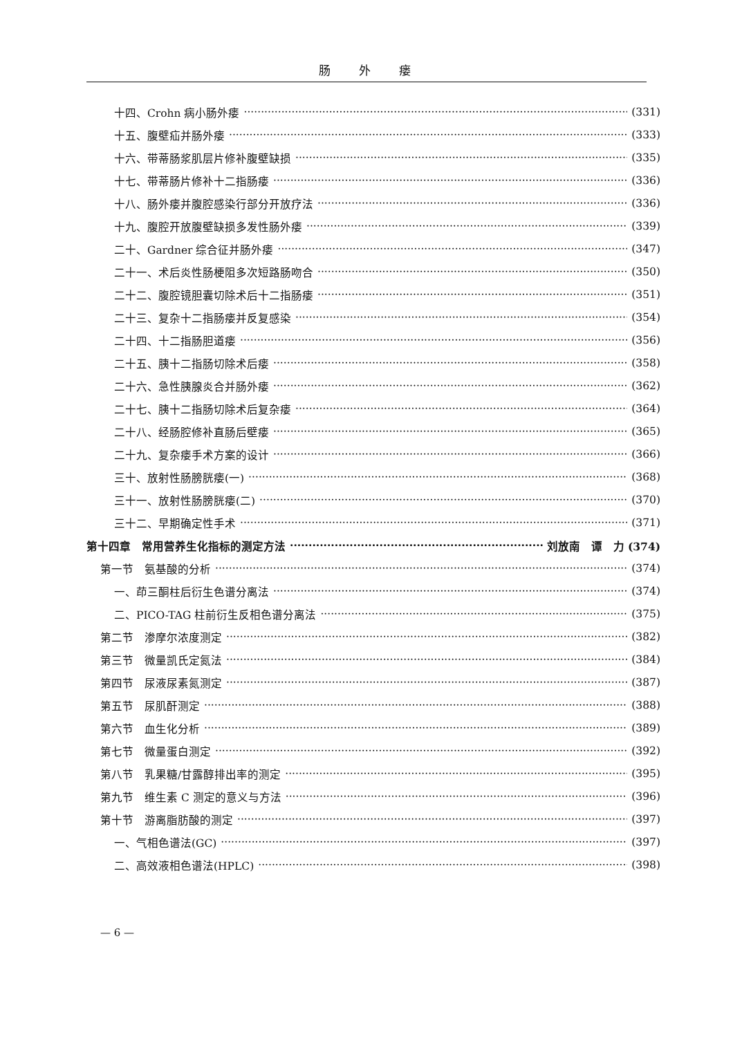肠 外 瘘
十四、Crohn 病小肠外瘘 (331)
十五、腹壁疝并肠外瘘 (333)
十六、带蒂肠浆肌层片修补腹壁缺损 (335)
十七、带蒂肠片修补十二指肠瘘 (336)
十八、肠外瘘并腹腔感染行部分开放疗法 (336)
十九、腹腔开放腹壁缺损多发性肠外瘘 (339)
二十、Gardner 综合征并肠外瘘 (347)
二十一、术后炎性肠梗阻多次短路肠吻合 (350)
二十二、腹腔镜胆囊切除术后十二指肠瘘 (351)
二十三、复杂十二指肠瘘并反复感染 (354)
二十四、十二指肠胆道瘘 (356)
二十五、胰十二指肠切除术后瘘 (358)
二十六、急性胰腺炎合并肠外瘘 (362)
二十七、胰十二指肠切除术后复杂瘘 (364)
二十八、经肠腔修补直肠后壁瘘 (365)
二十九、复杂瘘手术方案的设计 (366)
三十、放射性肠膀胱瘘(一) (368)
三十一、放射性肠膀胱瘘(二) (370)
三十二、早期确定性手术 (371)
第十四章　常用营养生化指标的测定方法 刘放南　谭　力 (374)
第一节　氨基酸的分析 (374)
一、茚三酮柱后衍生色谱分离法 (374)
二、PICO-TAG 柱前衍生反相色谱分离法 (375)
第二节　渗摩尔浓度测定 (382)
第三节　微量凯氏定氮法 (384)
第四节　尿液尿素氮测定 (387)
第五节　尿肌酐测定 (388)
第六节　血生化分析 (389)
第七节　微量蛋白测定 (392)
第八节　乳果糖/甘露醇排出率的测定 (395)
第九节　维生素 C 测定的意义与方法 (396)
第十节　游离脂肪酸的测定 (397)
一、气相色谱法(GC) (397)
二、高效液相色谱法(HPLC) (398)
— 6 —